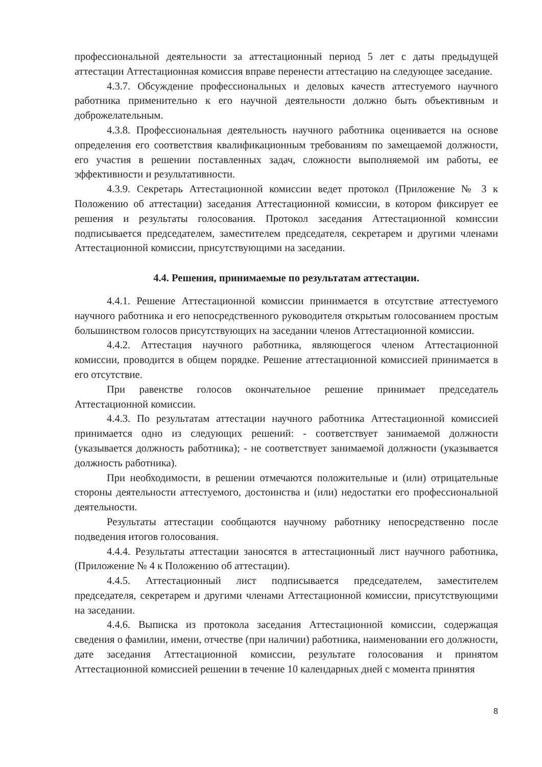профессиональной деятельности за аттестационный период 5 лет с даты предыдущей аттестации Аттестационная комиссия вправе перенести аттестацию на следующее заседание.
4.3.7. Обсуждение профессиональных и деловых качеств аттестуемого научного работника применительно к его научной деятельности должно быть объективным и доброжелательным.
4.3.8. Профессиональная деятельность научного работника оценивается на основе определения его соответствия квалификационным требованиям по замещаемой должности, его участия в решении поставленных задач, сложности выполняемой им работы, ее эффективности и результативности.
4.3.9. Секретарь Аттестационной комиссии ведет протокол (Приложение № 3 к Положению об аттестации) заседания Аттестационной комиссии, в котором фиксирует ее решения и результаты голосования. Протокол заседания Аттестационной комиссии подписывается председателем, заместителем председателя, секретарем и другими членами Аттестационной комиссии, присутствующими на заседании.
4.4. Решения, принимаемые по результатам аттестации.
4.4.1. Решение Аттестационной комиссии принимается в отсутствие аттестуемого научного работника и его непосредственного руководителя открытым голосованием простым большинством голосов присутствующих на заседании членов Аттестационной комиссии.
4.4.2. Аттестация научного работника, являющегося членом Аттестационной комиссии, проводится в общем порядке. Решение аттестационной комиссией принимается в его отсутствие.
При равенстве голосов окончательное решение принимает председатель Аттестационной комиссии.
4.4.3. По результатам аттестации научного работника Аттестационной комиссией принимается одно из следующих решений: - соответствует занимаемой должности (указывается должность работника); - не соответствует занимаемой должности (указывается должность работника).
При необходимости, в решении отмечаются положительные и (или) отрицательные стороны деятельности аттестуемого, достоинства и (или) недостатки его профессиональной деятельности.
Результаты аттестации сообщаются научному работнику непосредственно после подведения итогов голосования.
4.4.4. Результаты аттестации заносятся в аттестационный лист научного работника, (Приложение № 4 к Положению об аттестации).
4.4.5. Аттестационный лист подписывается председателем, заместителем председателя, секретарем и другими членами Аттестационной комиссии, присутствующими на заседании.
4.4.6. Выписка из протокола заседания Аттестационной комиссии, содержащая сведения о фамилии, имени, отчестве (при наличии) работника, наименовании его должности, дате заседания Аттестационной комиссии, результате голосования и принятом Аттестационной комиссией решении в течение 10 календарных дней с момента принятия
8